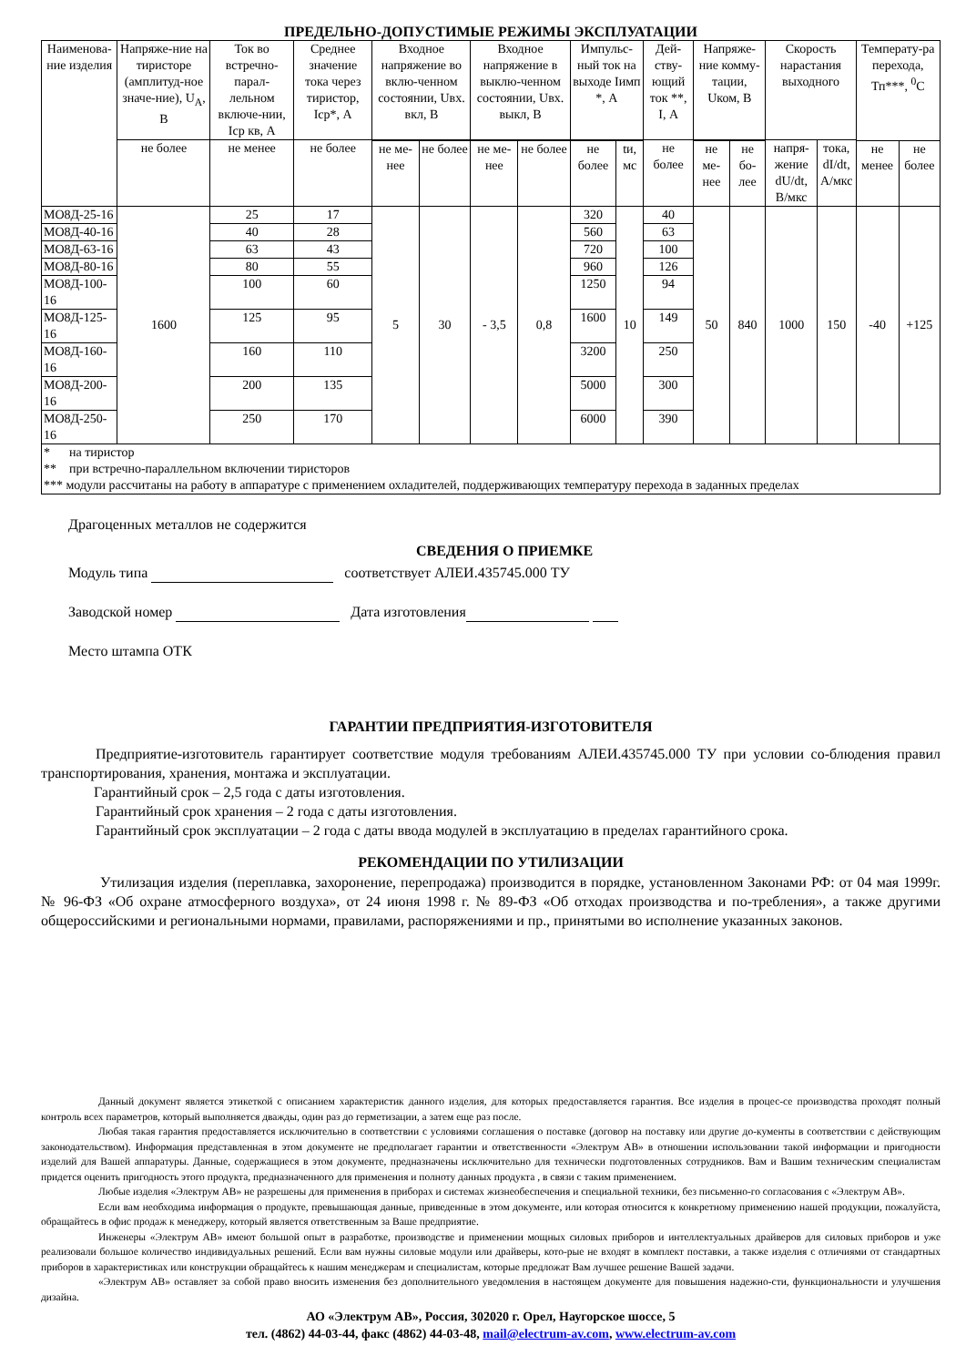ПРЕДЕЛЬНО-ДОПУСТИМЫЕ РЕЖИМЫ ЭКСПЛУАТАЦИИ
| Наименова-ние изделия | Напряже-ние на тиристоре (амплитуд-ное значе-ние), U<sub>A</sub>, В | Ток во встречно-парал-лельном включе-нии, Iср кв, А | Среднее значение тока через тиристор, Iср*, А | Входное напряжение во вклю-ченном состоянии, Uвх. вкл, В | | Входное напряжение в выклю-ченном состоянии, Uвх. выкл, В | | Импульс-ный ток на выходе Iимп *, А | | Дей-ству-ющий ток **, I, А | Напряже-ние комму-тации, Uком, В | | Скорость нарастания выходного | | Температу-ра перехода, Тп***, <sup>0</sup>С | |
| --- | --- | --- | --- | --- | --- | --- | --- | --- | --- | --- | --- | --- | --- | --- | --- | --- |
| | не более | не менее | не более | | | | | | | не более | | | напря-жение dU/dt, В/мкс | тока, dI/dt, А/мкс | | |
| | | | | не ме-нее | не более | не ме-нее | не более | не более | tи, мс | | не ме-нее | не бо-лее | | | не менее | не более |
| МО8Д-25-16 | 1600 | 25 | 17 | 5 | 30 | - 3,5 | 0,8 | 320 | 10 | 40 | 50 | 840 | 1000 | 150 | -40 | +125 |
| МО8Д-40-16 | | 40 | 28 | | | | | 560 | | 63 | | | | | | |
| МО8Д-63-16 | | 63 | 43 | | | | | 720 | | 100 | | | | | | |
| МО8Д-80-16 | | 80 | 55 | | | | | 960 | | 126 | | | | | | |
| МО8Д-100-16 | | 100 | 60 | | | | | 1250 | | 94 | | | | | | |
| МО8Д-125-16 | | 125 | 95 | | | | | 1600 | | 149 | | | | | | |
| МО8Д-160-16 | | 160 | 110 | | | | | 3200 | | 250 | | | | | | |
| МО8Д-200-16 | | 200 | 135 | | | | | 5000 | | 300 | | | | | | |
| МО8Д-250-16 | | 250 | 170 | | | | | 6000 | | 390 | | | | | | |
| * на тиристор ** при встречно-параллельном включении тиристоров *** модули рассчитаны на работу в аппаратуре с применением охладителей, поддерживающих температуру перехода в заданных пределах | | | | | | | | | | | | | | | | |
Драгоценных металлов не содержится
СВЕДЕНИЯ О ПРИЕМКЕ
Модуль типа соответствует АЛЕИ.435745.000 ТУ
Заводской номер Дата изготовления
Место штампа ОТК
ГАРАНТИИ ПРЕДПРИЯТИЯ-ИЗГОТОВИТЕЛЯ
Предприятие-изготовитель гарантирует соответствие модуля требованиям АЛЕИ.435745.000 ТУ при условии со-блюдения правил транспортирования, хранения, монтажа и эксплуатации.
Гарантийный срок – 2,5 года с даты изготовления.
Гарантийный срок хранения – 2 года с даты изготовления.
Гарантийный срок эксплуатации – 2 года с даты ввода модулей в эксплуатацию в пределах гарантийного срока.
РЕКОМЕНДАЦИИ ПО УТИЛИЗАЦИИ
Утилизация изделия (переплавка, захоронение, перепродажа) производится в порядке, установленном Законами РФ: от 04 мая 1999г. № 96-ФЗ «Об охране атмосферного воздуха», от 24 июня 1998 г. № 89-ФЗ «Об отходах производства и по-требления», а также другими общероссийскими и региональными нормами, правилами, распоряжениями и пр., принятыми во исполнение указанных законов.
Данный документ является этикеткой с описанием характеристик данного изделия, для которых предоставляется гарантия. Все изделия в процес-се производства проходят полный контроль всех параметров, который выполняется дважды, один раз до герметизации, а затем еще раз после.
Любая такая гарантия предоставляется исключительно в соответствии с условиями соглашения о поставке (договор на поставку или другие до-кументы в соответствии с действующим законодательством). Информация представленная в этом документе не предполагает гарантии и ответственности «Электрум АВ» в отношении использовании такой информации и пригодности изделий для Вашей аппаратуры. Данные, содержащиеся в этом документе, предназначены исключительно для технически подготовленных сотрудников. Вам и Вашим техническим специалистам придется оценить пригодность этого продукта, предназначенного для применения и полноту данных продукта , в связи с таким применением.
Любые изделия «Электрум АВ» не разрешены для применения в приборах и системах жизнеобеспечения и специальной техники, без письменно-го согласования с «Электрум АВ».
Если вам необходима информация о продукте, превышающая данные, приведенные в этом документе, или которая относится к конкретному применению нашей продукции, пожалуйста, обращайтесь в офис продаж к менеджеру, который является ответственным за Ваше предприятие.
Инженеры «Электрум АВ» имеют большой опыт в разработке, производстве и применении мощных силовых приборов и интеллектуальных драйверов для силовых приборов и уже реализовали большое количество индивидуальных решений. Если вам нужны силовые модули или драйверы, кото-рые не входят в комплект поставки, а также изделия с отличиями от стандартных приборов в характеристиках или конструкции обращайтесь к нашим менеджерам и специалистам, которые предложат Вам лучшее решение Вашей задачи.
«Электрум АВ» оставляет за собой право вносить изменения без дополнительного уведомления в настоящем документе для повышения надежно-сти, функциональности и улучшения дизайна.
АО «Электрум АВ», Россия, 302020 г. Орел, Наугорское шоссе, 5
тел. (4862) 44-03-44, факс (4862) 44-03-48, mail@electrum-av.com, www.electrum-av.com